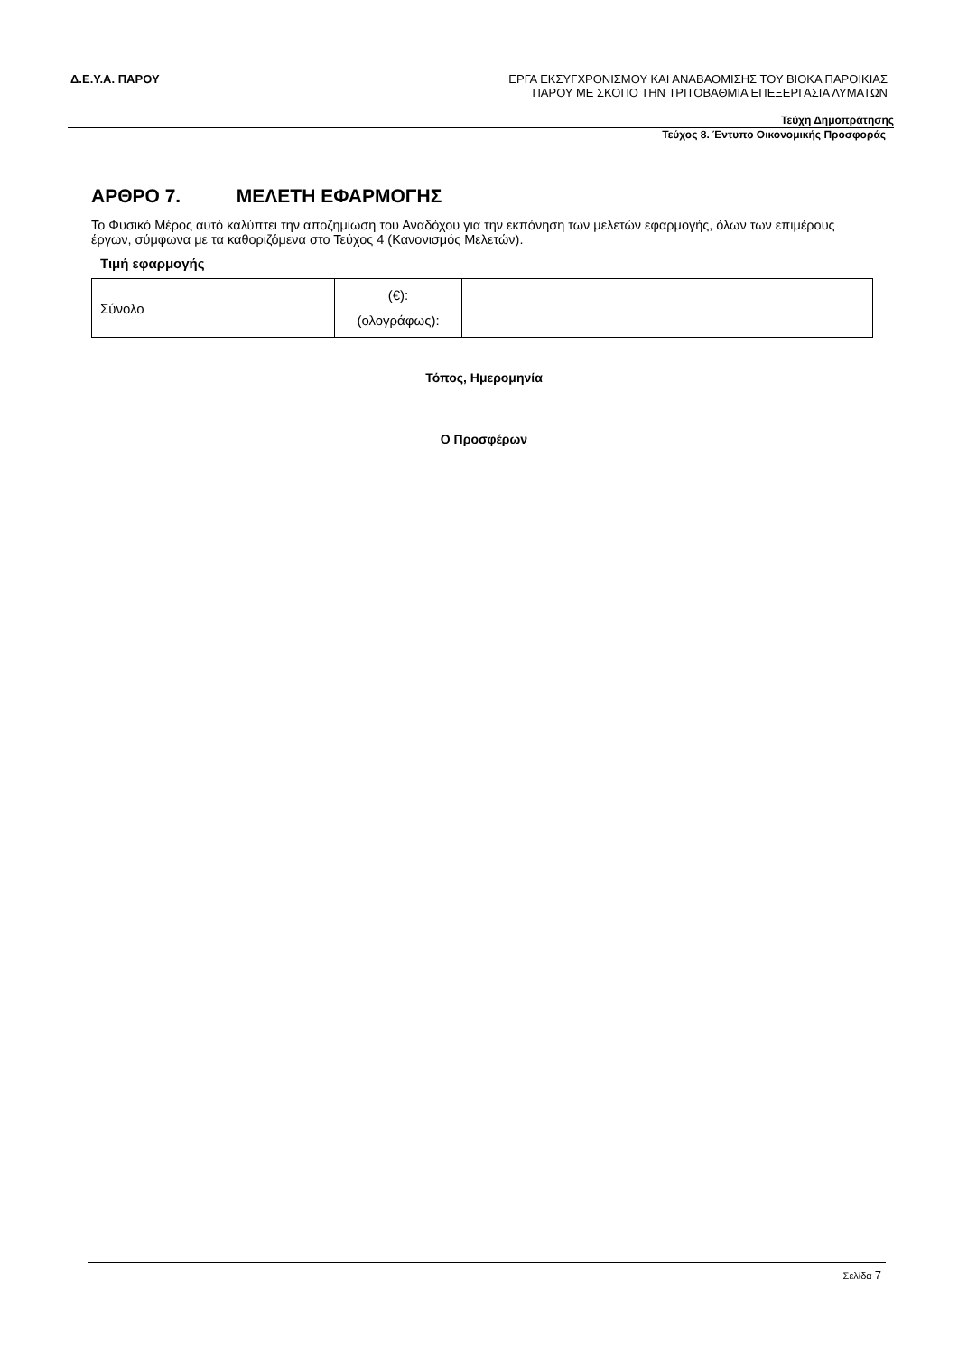Δ.Ε.Υ.Α. ΠΑΡΟΥ
ΕΡΓΑ ΕΚΣΥΓΧΡΟΝΙΣΜΟΥ ΚΑΙ ΑΝΑΒΑΘΜΙΣΗΣ ΤΟΥ ΒΙΟΚΑ ΠΑΡΟΙΚΙΑΣ
ΠΑΡΟΥ ΜΕ ΣΚΟΠΟ ΤΗΝ ΤΡΙΤΟΒΑΘΜΙΑ ΕΠΕΞΕΡΓΑΣΙΑ ΛΥΜΑΤΩΝ
Τεύχη Δημοπράτησης
Τεύχος 8. Έντυπο Οικονομικής Προσφοράς
ΑΡΘΡΟ 7. ΜΕΛΕΤΗ ΕΦΑΡΜΟΓΗΣ
Το Φυσικό Μέρος αυτό καλύπτει την αποζημίωση του Αναδόχου για την εκπόνηση των μελετών εφαρμογής, όλων των επιμέρους έργων, σύμφωνα με τα καθοριζόμενα στο Τεύχος 4 (Κανονισμός Μελετών).
Τιμή εφαρμογής
| Σύνολο | (€): (ολογράφως): | |
Τόπος, Ημερομηνία
Ο Προσφέρων
Σελίδα 7